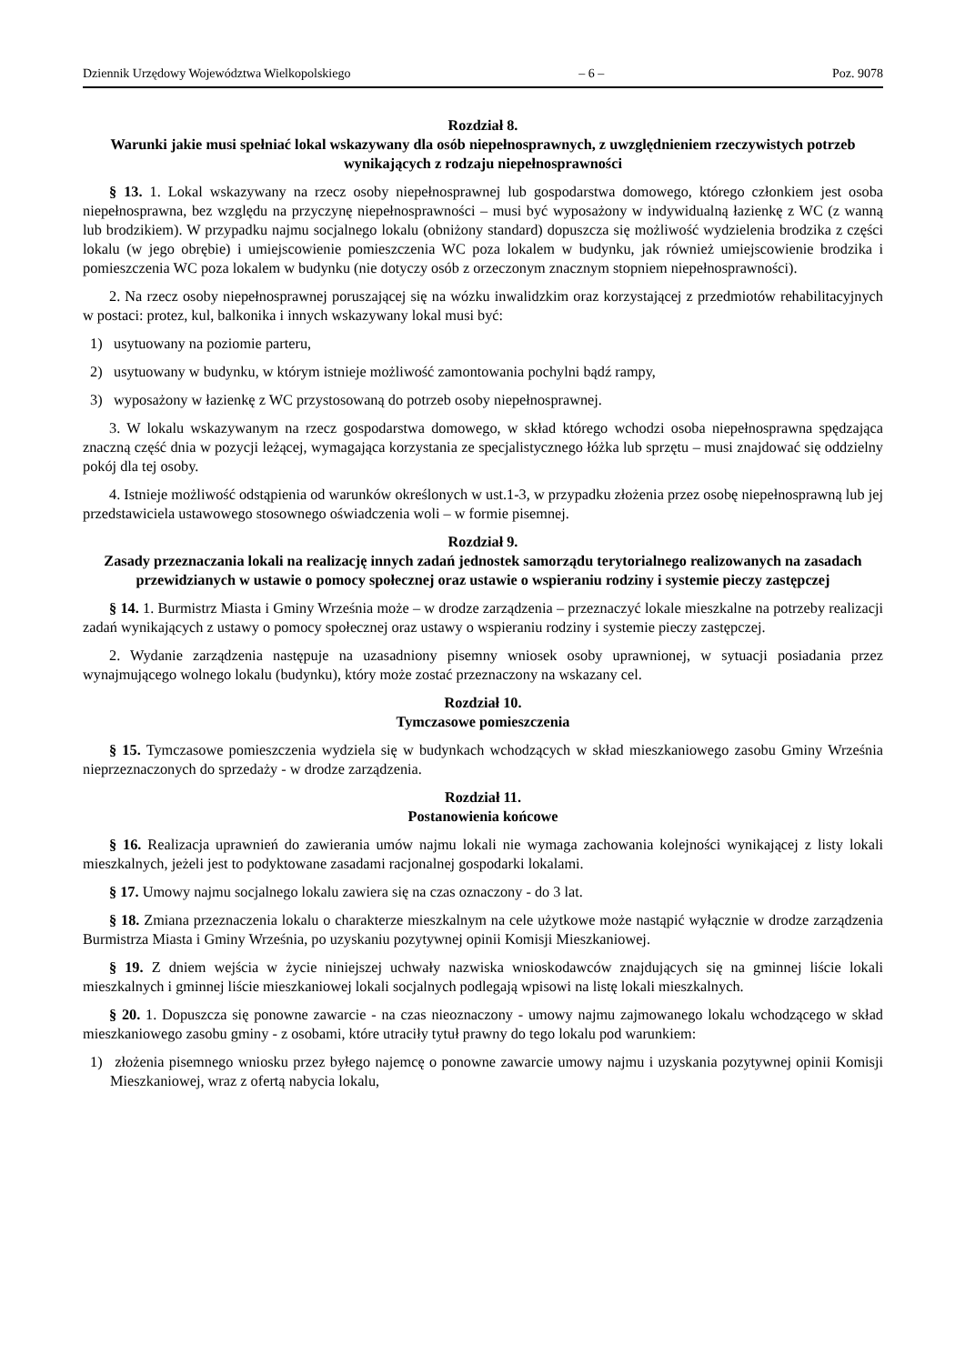Dziennik Urzędowy Województwa Wielkopolskiego – 6 – Poz. 9078
Rozdział 8.
Warunki jakie musi spełniać lokal wskazywany dla osób niepełnosprawnych, z uwzględnieniem rzeczywistych potrzeb wynikających z rodzaju niepełnosprawności
§ 13. 1. Lokal wskazywany na rzecz osoby niepełnosprawnej lub gospodarstwa domowego, którego członkiem jest osoba niepełnosprawna, bez względu na przyczynę niepełnosprawności – musi być wyposażony w indywidualną łazienkę z WC (z wanną lub brodzikiem). W przypadku najmu socjalnego lokalu (obniżony standard) dopuszcza się możliwość wydzielenia brodzika z części lokalu (w jego obrębie) i umiejscowienie pomieszczenia WC poza lokalem w budynku, jak również umiejscowienie brodzika i pomieszczenia WC poza lokalem w budynku (nie dotyczy osób z orzeczonym znacznym stopniem niepełnosprawności).
2. Na rzecz osoby niepełnosprawnej poruszającej się na wózku inwalidzkim oraz korzystającej z przedmiotów rehabilitacyjnych w postaci: protez, kul, balkonika i innych wskazywany lokal musi być:
1) usytuowany na poziomie parteru,
2) usytuowany w budynku, w którym istnieje możliwość zamontowania pochylni bądź rampy,
3) wyposażony w łazienkę z WC przystosowaną do potrzeb osoby niepełnosprawnej.
3. W lokalu wskazywanym na rzecz gospodarstwa domowego, w skład którego wchodzi osoba niepełnosprawna spędzająca znaczną część dnia w pozycji leżącej, wymagająca korzystania ze specjalistycznego łóżka lub sprzętu – musi znajdować się oddzielny pokój dla tej osoby.
4. Istnieje możliwość odstąpienia od warunków określonych w ust.1-3, w przypadku złożenia przez osobę niepełnosprawną lub jej przedstawiciela ustawowego stosownego oświadczenia woli – w formie pisemnej.
Rozdział 9.
Zasady przeznaczania lokali na realizację innych zadań jednostek samorządu terytorialnego realizowanych na zasadach przewidzianych w ustawie o pomocy społecznej oraz ustawie o wspieraniu rodziny i systemie pieczy zastępczej
§ 14. 1. Burmistrz Miasta i Gminy Września może – w drodze zarządzenia – przeznaczyć lokale mieszkalne na potrzeby realizacji zadań wynikających z ustawy o pomocy społecznej oraz ustawy o wspieraniu rodziny i systemie pieczy zastępczej.
2. Wydanie zarządzenia następuje na uzasadniony pisemny wniosek osoby uprawnionej, w sytuacji posiadania przez wynajmującego wolnego lokalu (budynku), który może zostać przeznaczony na wskazany cel.
Rozdział 10.
Tymczasowe pomieszczenia
§ 15. Tymczasowe pomieszczenia wydziela się w budynkach wchodzących w skład mieszkaniowego zasobu Gminy Września nieprzeznaczonych do sprzedaży - w drodze zarządzenia.
Rozdział 11.
Postanowienia końcowe
§ 16. Realizacja uprawnień do zawierania umów najmu lokali nie wymaga zachowania kolejności wynikającej z listy lokali mieszkalnych, jeżeli jest to podyktowane zasadami racjonalnej gospodarki lokalami.
§ 17. Umowy najmu socjalnego lokalu zawiera się na czas oznaczony - do 3 lat.
§ 18. Zmiana przeznaczenia lokalu o charakterze mieszkalnym na cele użytkowe może nastąpić wyłącznie w drodze zarządzenia Burmistrza Miasta i Gminy Września, po uzyskaniu pozytywnej opinii Komisji Mieszkaniowej.
§ 19. Z dniem wejścia w życie niniejszej uchwały nazwiska wnioskodawców znajdujących się na gminnej liście lokali mieszkalnych i gminnej liście mieszkaniowej lokali socjalnych podlegają wpisowi na listę lokali mieszkalnych.
§ 20. 1. Dopuszcza się ponowne zawarcie - na czas nieoznaczony - umowy najmu zajmowanego lokalu wchodzącego w skład mieszkaniowego zasobu gminy - z osobami, które utraciły tytuł prawny do tego lokalu pod warunkiem:
1) złożenia pisemnego wniosku przez byłego najemcę o ponowne zawarcie umowy najmu i uzyskania pozytywnej opinii Komisji Mieszkaniowej, wraz z ofertą nabycia lokalu,